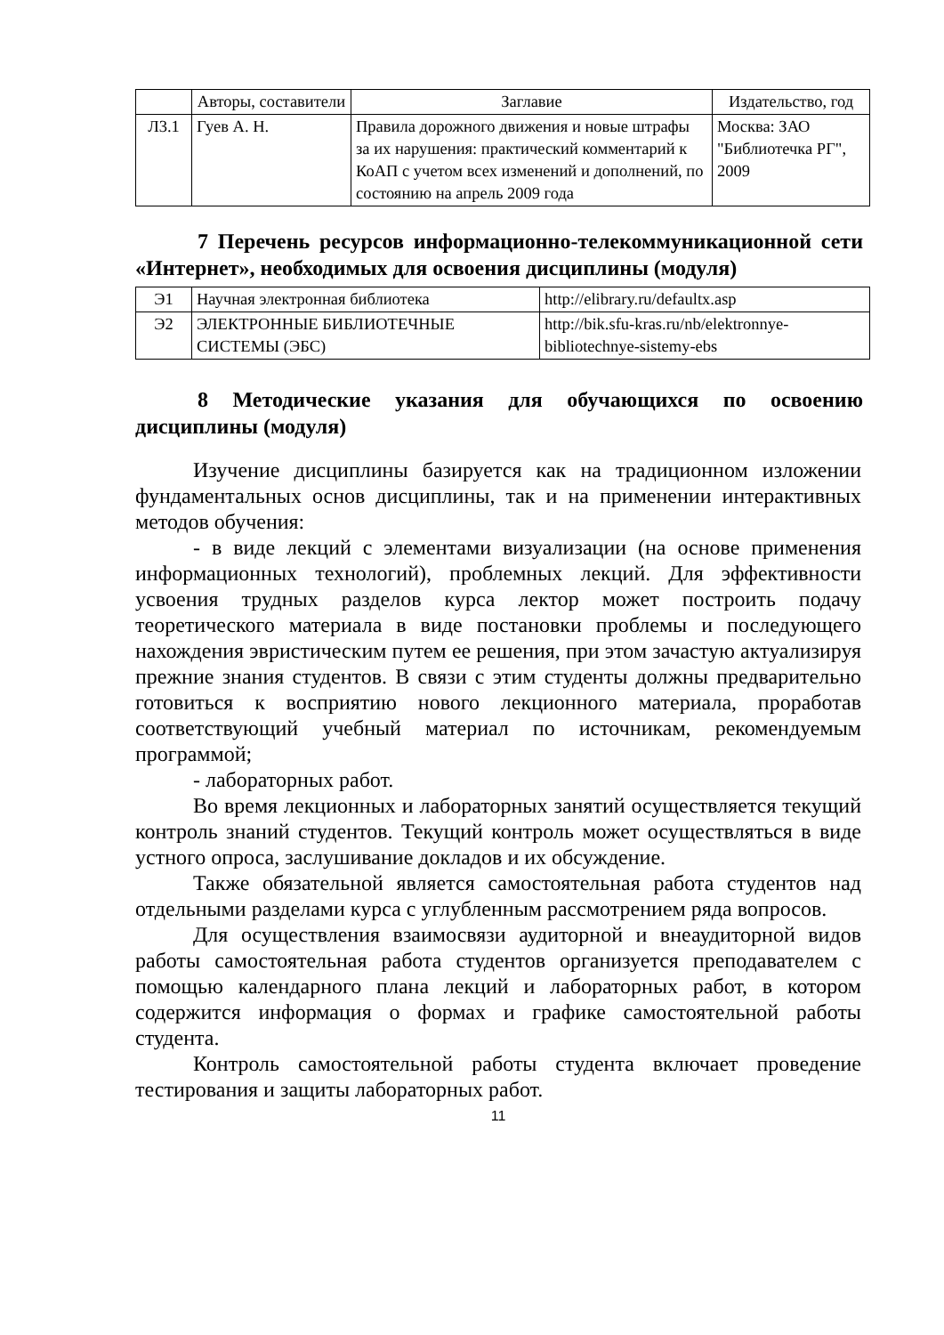| | Авторы, составители | Заглавие | Издательство, год |
| --- | --- | --- | --- |
| Л3.1 | Гуев А. Н. | Правила дорожного движения и новые штрафы за их нарушения: практический комментарий к КоАП с учетом всех изменений и дополнений, по состоянию на апрель 2009 года | Москва: ЗАО "Библиотечка РГ", 2009 |
7 Перечень ресурсов информационно-телекоммуникационной сети «Интернет», необходимых для освоения дисциплины (модуля)
| Э1 | Научная электронная библиотека | http://elibrary.ru/defaultx.asp |
| Э2 | ЭЛЕКТРОННЫЕ БИБЛИОТЕЧНЫЕ СИСТЕМЫ (ЭБС) | http://bik.sfu-kras.ru/nb/elektronnye-bibliotechnye-sistemy-ebs |
8 Методические указания для обучающихся по освоению дисциплины (модуля)
Изучение дисциплины базируется как на традиционном изложении фундаментальных основ дисциплины, так и на применении интерактивных методов обучения:
- в виде лекций с элементами визуализации (на основе применения информационных технологий), проблемных лекций. Для эффективности усвоения трудных разделов курса лектор может построить подачу теоретического материала в виде постановки проблемы и последующего нахождения эвристическим путем ее решения, при этом зачастую актуализируя прежние знания студентов. В связи с этим студенты должны предварительно готовиться к восприятию нового лекционного материала, проработав соответствующий учебный материал по источникам, рекомендуемым программой;
- лабораторных работ.
Во время лекционных и лабораторных занятий осуществляется текущий контроль знаний студентов. Текущий контроль может осуществляться в виде устного опроса, заслушивание докладов и их обсуждение.
Также обязательной является самостоятельная работа студентов над отдельными разделами курса с углубленным рассмотрением ряда вопросов.
Для осуществления взаимосвязи аудиторной и внеаудиторной видов работы самостоятельная работа студентов организуется преподавателем с помощью календарного плана лекций и лабораторных работ, в котором содержится информация о формах и графике самостоятельной работы студента.
Контроль самостоятельной работы студента включает проведение тестирования и защиты лабораторных работ.
11